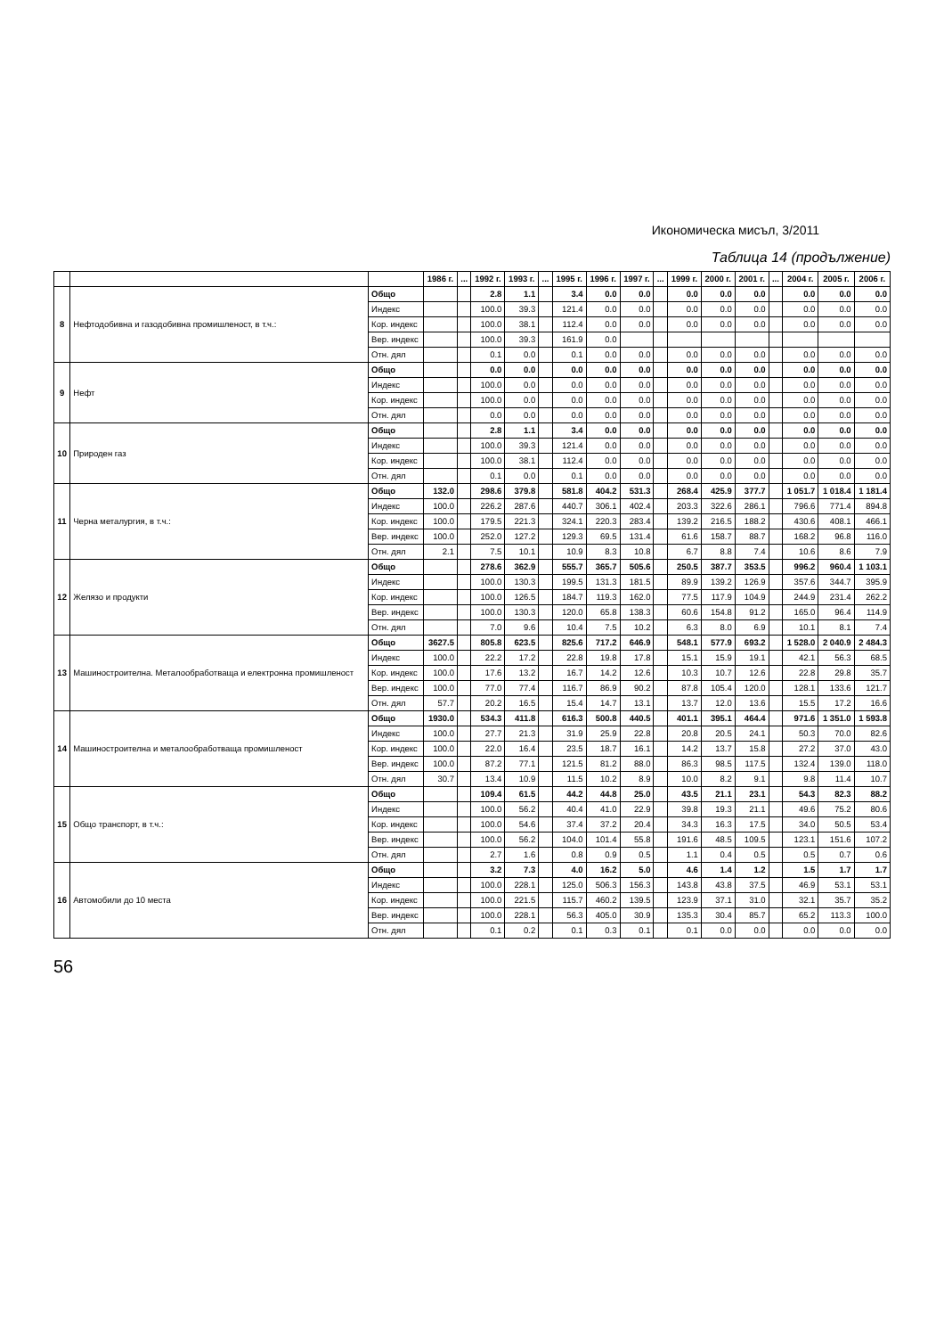Икономическа мисъл, 3/2011
Таблица 14 (продължение)
| | | | 1986 г. | ... | 1992 г. | 1993 г. | ... | 1995 г. | 1996 г. | 1997 г. | ... | 1999 г. | 2000 г. | 2001 г. | ... | 2004 г. | 2005 г. | 2006 г. |
| --- | --- | --- | --- | --- | --- | --- | --- | --- | --- | --- | --- | --- | --- | --- | --- | --- | --- | --- |
| 8 | Нефтодобивна и газодобивна промишленост, в т.ч.: | Общо | | | 2.8 | 1.1 | | 3.4 | 0.0 | 0.0 | | 0.0 | 0.0 | 0.0 | | 0.0 | 0.0 | 0.0 |
| | | Индекс | | | 100.0 | 39.3 | | 121.4 | 0.0 | 0.0 | | 0.0 | 0.0 | 0.0 | | 0.0 | 0.0 | 0.0 |
| | | Кор. индекс | | | 100.0 | 38.1 | | 112.4 | 0.0 | 0.0 | | 0.0 | 0.0 | 0.0 | | 0.0 | 0.0 | 0.0 |
| | | Вер. индекс | | | 100.0 | 39.3 | | 161.9 | 0.0 | | | | | | | | | |
| | | Отн. дял | | | 0.1 | 0.0 | | 0.1 | 0.0 | 0.0 | | 0.0 | 0.0 | 0.0 | | 0.0 | 0.0 | 0.0 |
| 9 | Нефт | Общо | | | 0.0 | 0.0 | | 0.0 | 0.0 | 0.0 | | 0.0 | 0.0 | 0.0 | | 0.0 | 0.0 | 0.0 |
| | | Индекс | | | 100.0 | 0.0 | | 0.0 | 0.0 | 0.0 | | 0.0 | 0.0 | 0.0 | | 0.0 | 0.0 | 0.0 |
| | | Кор. индекс | | | 100.0 | 0.0 | | 0.0 | 0.0 | 0.0 | | 0.0 | 0.0 | 0.0 | | 0.0 | 0.0 | 0.0 |
| | | Отн. дял | | | 0.0 | 0.0 | | 0.0 | 0.0 | 0.0 | | 0.0 | 0.0 | 0.0 | | 0.0 | 0.0 | 0.0 |
| 10 | Природен газ | Общо | | | 2.8 | 1.1 | | 3.4 | 0.0 | 0.0 | | 0.0 | 0.0 | 0.0 | | 0.0 | 0.0 | 0.0 |
| | | Индекс | | | 100.0 | 39.3 | | 121.4 | 0.0 | 0.0 | | 0.0 | 0.0 | 0.0 | | 0.0 | 0.0 | 0.0 |
| | | Кор. индекс | | | 100.0 | 38.1 | | 112.4 | 0.0 | 0.0 | | 0.0 | 0.0 | 0.0 | | 0.0 | 0.0 | 0.0 |
| | | Отн. дял | | | 0.1 | 0.0 | | 0.1 | 0.0 | 0.0 | | 0.0 | 0.0 | 0.0 | | 0.0 | 0.0 | 0.0 |
| 11 | Черна металургия, в т.ч.: | Общо | 132.0 | | 298.6 | 379.8 | | 581.8 | 404.2 | 531.3 | | 268.4 | 425.9 | 377.7 | | 1 051.7 | 1 018.4 | 1 181.4 |
| | | Индекс | 100.0 | | 226.2 | 287.6 | | 440.7 | 306.1 | 402.4 | | 203.3 | 322.6 | 286.1 | | 796.6 | 771.4 | 894.8 |
| | | Кор. индекс | 100.0 | | 179.5 | 221.3 | | 324.1 | 220.3 | 283.4 | | 139.2 | 216.5 | 188.2 | | 430.6 | 408.1 | 466.1 |
| | | Вер. индекс | 100.0 | | 252.0 | 127.2 | | 129.3 | 69.5 | 131.4 | | 61.6 | 158.7 | 88.7 | | 168.2 | 96.8 | 116.0 |
| | | Отн. дял | 2.1 | | 7.5 | 10.1 | | 10.9 | 8.3 | 10.8 | | 6.7 | 8.8 | 7.4 | | 10.6 | 8.6 | 7.9 |
| 12 | Желязо и продукти | Общо | | | 278.6 | 362.9 | | 555.7 | 365.7 | 505.6 | | 250.5 | 387.7 | 353.5 | | 996.2 | 960.4 | 1 103.1 |
| | | Индекс | | | 100.0 | 130.3 | | 199.5 | 131.3 | 181.5 | | 89.9 | 139.2 | 126.9 | | 357.6 | 344.7 | 395.9 |
| | | Кор. индекс | | | 100.0 | 126.5 | | 184.7 | 119.3 | 162.0 | | 77.5 | 117.9 | 104.9 | | 244.9 | 231.4 | 262.2 |
| | | Вер. индекс | | | 100.0 | 130.3 | | 120.0 | 65.8 | 138.3 | | 60.6 | 154.8 | 91.2 | | 165.0 | 96.4 | 114.9 |
| | | Отн. дял | | | 7.0 | 9.6 | | 10.4 | 7.5 | 10.2 | | 6.3 | 8.0 | 6.9 | | 10.1 | 8.1 | 7.4 |
| 13 | Машиностроителна. Металообработваща и електронна промишленост | Общо | 3627.5 | | 805.8 | 623.5 | | 825.6 | 717.2 | 646.9 | | 548.1 | 577.9 | 693.2 | | 1 528.0 | 2 040.9 | 2 484.3 |
| | | Индекс | 100.0 | | 22.2 | 17.2 | | 22.8 | 19.8 | 17.8 | | 15.1 | 15.9 | 19.1 | | 42.1 | 56.3 | 68.5 |
| | | Кор. индекс | 100.0 | | 17.6 | 13.2 | | 16.7 | 14.2 | 12.6 | | 10.3 | 10.7 | 12.6 | | 22.8 | 29.8 | 35.7 |
| | | Вер. индекс | 100.0 | | 77.0 | 77.4 | | 116.7 | 86.9 | 90.2 | | 87.8 | 105.4 | 120.0 | | 128.1 | 133.6 | 121.7 |
| | | Отн. дял | 57.7 | | 20.2 | 16.5 | | 15.4 | 14.7 | 13.1 | | 13.7 | 12.0 | 13.6 | | 15.5 | 17.2 | 16.6 |
| 14 | Машиностроителна и металообработваща промишленост | Общо | 1930.0 | | 534.3 | 411.8 | | 616.3 | 500.8 | 440.5 | | 401.1 | 395.1 | 464.4 | | 971.6 | 1 351.0 | 1 593.8 |
| | | Индекс | 100.0 | | 27.7 | 21.3 | | 31.9 | 25.9 | 22.8 | | 20.8 | 20.5 | 24.1 | | 50.3 | 70.0 | 82.6 |
| | | Кор. индекс | 100.0 | | 22.0 | 16.4 | | 23.5 | 18.7 | 16.1 | | 14.2 | 13.7 | 15.8 | | 27.2 | 37.0 | 43.0 |
| | | Вер. индекс | 100.0 | | 87.2 | 77.1 | | 121.5 | 81.2 | 88.0 | | 86.3 | 98.5 | 117.5 | | 132.4 | 139.0 | 118.0 |
| | | Отн. дял | 30.7 | | 13.4 | 10.9 | | 11.5 | 10.2 | 8.9 | | 10.0 | 8.2 | 9.1 | | 9.8 | 11.4 | 10.7 |
| 15 | Общо транспорт, в т.ч.: | Общо | | | 109.4 | 61.5 | | 44.2 | 44.8 | 25.0 | | 43.5 | 21.1 | 23.1 | | 54.3 | 82.3 | 88.2 |
| | | Индекс | | | 100.0 | 56.2 | | 40.4 | 41.0 | 22.9 | | 39.8 | 19.3 | 21.1 | | 49.6 | 75.2 | 80.6 |
| | | Кор. индекс | | | 100.0 | 54.6 | | 37.4 | 37.2 | 20.4 | | 34.3 | 16.3 | 17.5 | | 34.0 | 50.5 | 53.4 |
| | | Вер. индекс | | | 100.0 | 56.2 | | 104.0 | 101.4 | 55.8 | | 191.6 | 48.5 | 109.5 | | 123.1 | 151.6 | 107.2 |
| | | Отн. дял | | | 2.7 | 1.6 | | 0.8 | 0.9 | 0.5 | | 1.1 | 0.4 | 0.5 | | 0.5 | 0.7 | 0.6 |
| 16 | Автомобили до 10 места | Общо | | | 3.2 | 7.3 | | 4.0 | 16.2 | 5.0 | | 4.6 | 1.4 | 1.2 | | 1.5 | 1.7 | 1.7 |
| | | Индекс | | | 100.0 | 228.1 | | 125.0 | 506.3 | 156.3 | | 143.8 | 43.8 | 37.5 | | 46.9 | 53.1 | 53.1 |
| | | Кор. индекс | | | 100.0 | 221.5 | | 115.7 | 460.2 | 139.5 | | 123.9 | 37.1 | 31.0 | | 32.1 | 35.7 | 35.2 |
| | | Вер. индекс | | | 100.0 | 228.1 | | 56.3 | 405.0 | 30.9 | | 135.3 | 30.4 | 85.7 | | 65.2 | 113.3 | 100.0 |
| | | Отн. дял | | | 0.1 | 0.2 | | 0.1 | 0.3 | 0.1 | | 0.1 | 0.0 | 0.0 | | 0.0 | 0.0 | 0.0 |
56